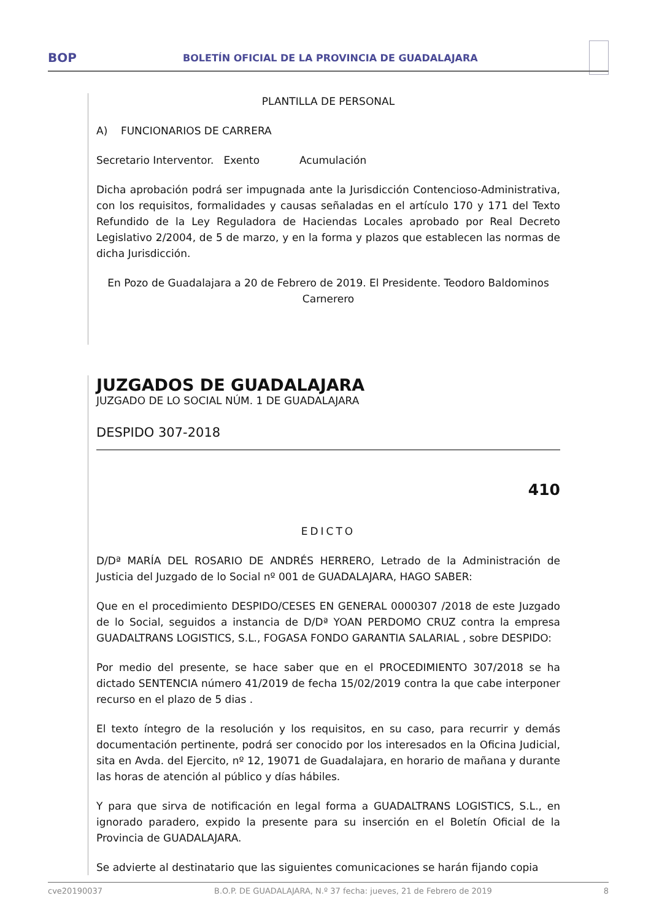BOP BOLETÍN OFICIAL DE LA PROVINCIA DE GUADALAJARA
PLANTILLA DE PERSONAL
A) FUNCIONARIOS DE CARRERA
Secretario Interventor. Exento Acumulación
Dicha aprobación podrá ser impugnada ante la Jurisdicción Contencioso-Administrativa, con los requisitos, formalidades y causas señaladas en el artículo 170 y 171 del Texto Refundido de la Ley Reguladora de Haciendas Locales aprobado por Real Decreto Legislativo 2/2004, de 5 de marzo, y en la forma y plazos que establecen las normas de dicha Jurisdicción.
En Pozo de Guadalajara a 20 de Febrero de 2019. El Presidente. Teodoro Baldominos Carnerero
JUZGADOS DE GUADALAJARA
JUZGADO DE LO SOCIAL NÚM. 1 DE GUADALAJARA
DESPIDO 307-2018
410
EDICTO
D/Dª MARÍA DEL ROSARIO DE ANDRÉS HERRERO, Letrado de la Administración de Justicia del Juzgado de lo Social nº 001 de GUADALAJARA, HAGO SABER:
Que en el procedimiento DESPIDO/CESES EN GENERAL 0000307 /2018 de este Juzgado de lo Social, seguidos a instancia de D/Dª YOAN PERDOMO CRUZ contra la empresa GUADALTRANS LOGISTICS, S.L., FOGASA FONDO GARANTIA SALARIAL , sobre DESPIDO:
Por medio del presente, se hace saber que en el PROCEDIMIENTO 307/2018 se ha dictado SENTENCIA número 41/2019 de fecha 15/02/2019 contra la que cabe interponer recurso en el plazo de 5 dias .
El texto íntegro de la resolución y los requisitos, en su caso, para recurrir y demás documentación pertinente, podrá ser conocido por los interesados en la Oficina Judicial, sita en Avda. del Ejercito, nº 12, 19071 de Guadalajara, en horario de mañana y durante las horas de atención al público y días hábiles.
Y para que sirva de notificación en legal forma a GUADALTRANS LOGISTICS, S.L., en ignorado paradero, expido la presente para su inserción en el Boletín Oficial de la Provincia de GUADALAJARA.
Se advierte al destinatario que las siguientes comunicaciones se harán fijando copia
cve20190037 B.O.P. DE GUADALAJARA, N.º 37 fecha: jueves, 21 de Febrero de 2019 8